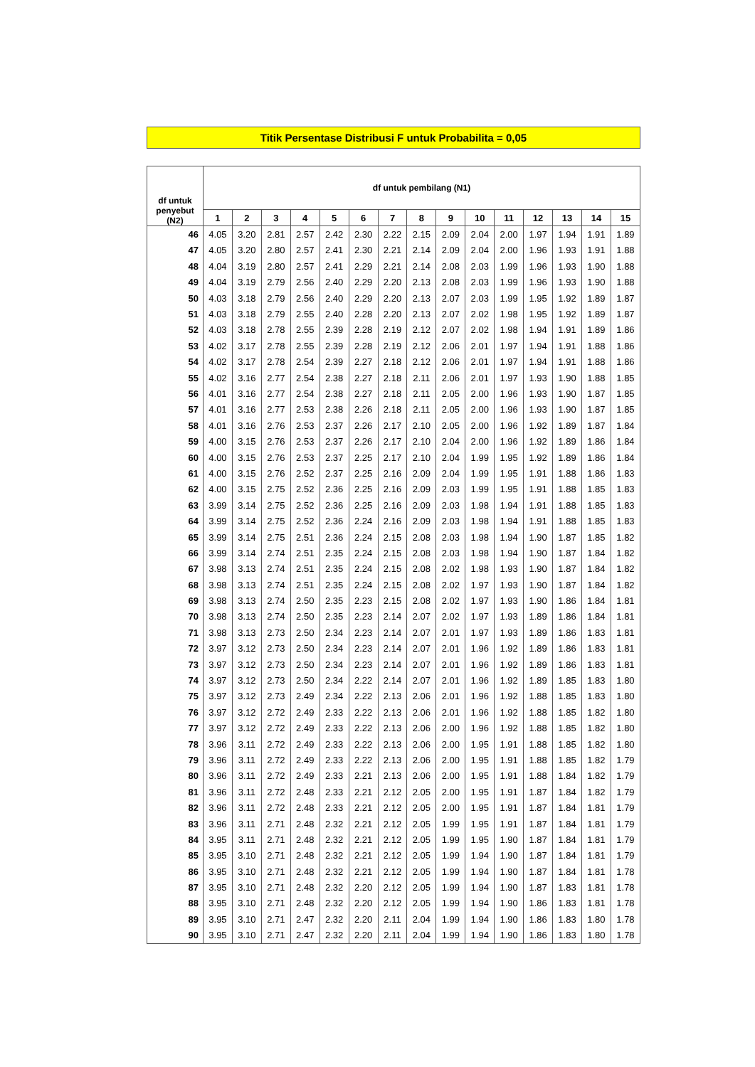Titik Persentase Distribusi F untuk Probabilita = 0,05
| df untuk penyebut (N2) | df untuk pembilang (N1) | | | | | | | | | | | | | | |
| --- | --- | --- | --- | --- | --- | --- | --- | --- | --- | --- | --- | --- | --- | --- | --- |
| | 1 | 2 | 3 | 4 | 5 | 6 | 7 | 8 | 9 | 10 | 11 | 12 | 13 | 14 | 15 |
| 46 | 4.05 | 3.20 | 2.81 | 2.57 | 2.42 | 2.30 | 2.22 | 2.15 | 2.09 | 2.04 | 2.00 | 1.97 | 1.94 | 1.91 | 1.89 |
| 47 | 4.05 | 3.20 | 2.80 | 2.57 | 2.41 | 2.30 | 2.21 | 2.14 | 2.09 | 2.04 | 2.00 | 1.96 | 1.93 | 1.91 | 1.88 |
| 48 | 4.04 | 3.19 | 2.80 | 2.57 | 2.41 | 2.29 | 2.21 | 2.14 | 2.08 | 2.03 | 1.99 | 1.96 | 1.93 | 1.90 | 1.88 |
| 49 | 4.04 | 3.19 | 2.79 | 2.56 | 2.40 | 2.29 | 2.20 | 2.13 | 2.08 | 2.03 | 1.99 | 1.96 | 1.93 | 1.90 | 1.88 |
| 50 | 4.03 | 3.18 | 2.79 | 2.56 | 2.40 | 2.29 | 2.20 | 2.13 | 2.07 | 2.03 | 1.99 | 1.95 | 1.92 | 1.89 | 1.87 |
| 51 | 4.03 | 3.18 | 2.79 | 2.55 | 2.40 | 2.28 | 2.20 | 2.13 | 2.07 | 2.02 | 1.98 | 1.95 | 1.92 | 1.89 | 1.87 |
| 52 | 4.03 | 3.18 | 2.78 | 2.55 | 2.39 | 2.28 | 2.19 | 2.12 | 2.07 | 2.02 | 1.98 | 1.94 | 1.91 | 1.89 | 1.86 |
| 53 | 4.02 | 3.17 | 2.78 | 2.55 | 2.39 | 2.28 | 2.19 | 2.12 | 2.06 | 2.01 | 1.97 | 1.94 | 1.91 | 1.88 | 1.86 |
| 54 | 4.02 | 3.17 | 2.78 | 2.54 | 2.39 | 2.27 | 2.18 | 2.12 | 2.06 | 2.01 | 1.97 | 1.94 | 1.91 | 1.88 | 1.86 |
| 55 | 4.02 | 3.16 | 2.77 | 2.54 | 2.38 | 2.27 | 2.18 | 2.11 | 2.06 | 2.01 | 1.97 | 1.93 | 1.90 | 1.88 | 1.85 |
| 56 | 4.01 | 3.16 | 2.77 | 2.54 | 2.38 | 2.27 | 2.18 | 2.11 | 2.05 | 2.00 | 1.96 | 1.93 | 1.90 | 1.87 | 1.85 |
| 57 | 4.01 | 3.16 | 2.77 | 2.53 | 2.38 | 2.26 | 2.18 | 2.11 | 2.05 | 2.00 | 1.96 | 1.93 | 1.90 | 1.87 | 1.85 |
| 58 | 4.01 | 3.16 | 2.76 | 2.53 | 2.37 | 2.26 | 2.17 | 2.10 | 2.05 | 2.00 | 1.96 | 1.92 | 1.89 | 1.87 | 1.84 |
| 59 | 4.00 | 3.15 | 2.76 | 2.53 | 2.37 | 2.26 | 2.17 | 2.10 | 2.04 | 2.00 | 1.96 | 1.92 | 1.89 | 1.86 | 1.84 |
| 60 | 4.00 | 3.15 | 2.76 | 2.53 | 2.37 | 2.25 | 2.17 | 2.10 | 2.04 | 1.99 | 1.95 | 1.92 | 1.89 | 1.86 | 1.84 |
| 61 | 4.00 | 3.15 | 2.76 | 2.52 | 2.37 | 2.25 | 2.16 | 2.09 | 2.04 | 1.99 | 1.95 | 1.91 | 1.88 | 1.86 | 1.83 |
| 62 | 4.00 | 3.15 | 2.75 | 2.52 | 2.36 | 2.25 | 2.16 | 2.09 | 2.03 | 1.99 | 1.95 | 1.91 | 1.88 | 1.85 | 1.83 |
| 63 | 3.99 | 3.14 | 2.75 | 2.52 | 2.36 | 2.25 | 2.16 | 2.09 | 2.03 | 1.98 | 1.94 | 1.91 | 1.88 | 1.85 | 1.83 |
| 64 | 3.99 | 3.14 | 2.75 | 2.52 | 2.36 | 2.24 | 2.16 | 2.09 | 2.03 | 1.98 | 1.94 | 1.91 | 1.88 | 1.85 | 1.83 |
| 65 | 3.99 | 3.14 | 2.75 | 2.51 | 2.36 | 2.24 | 2.15 | 2.08 | 2.03 | 1.98 | 1.94 | 1.90 | 1.87 | 1.85 | 1.82 |
| 66 | 3.99 | 3.14 | 2.74 | 2.51 | 2.35 | 2.24 | 2.15 | 2.08 | 2.03 | 1.98 | 1.94 | 1.90 | 1.87 | 1.84 | 1.82 |
| 67 | 3.98 | 3.13 | 2.74 | 2.51 | 2.35 | 2.24 | 2.15 | 2.08 | 2.02 | 1.98 | 1.93 | 1.90 | 1.87 | 1.84 | 1.82 |
| 68 | 3.98 | 3.13 | 2.74 | 2.51 | 2.35 | 2.24 | 2.15 | 2.08 | 2.02 | 1.97 | 1.93 | 1.90 | 1.87 | 1.84 | 1.82 |
| 69 | 3.98 | 3.13 | 2.74 | 2.50 | 2.35 | 2.23 | 2.15 | 2.08 | 2.02 | 1.97 | 1.93 | 1.90 | 1.86 | 1.84 | 1.81 |
| 70 | 3.98 | 3.13 | 2.74 | 2.50 | 2.35 | 2.23 | 2.14 | 2.07 | 2.02 | 1.97 | 1.93 | 1.89 | 1.86 | 1.84 | 1.81 |
| 71 | 3.98 | 3.13 | 2.73 | 2.50 | 2.34 | 2.23 | 2.14 | 2.07 | 2.01 | 1.97 | 1.93 | 1.89 | 1.86 | 1.83 | 1.81 |
| 72 | 3.97 | 3.12 | 2.73 | 2.50 | 2.34 | 2.23 | 2.14 | 2.07 | 2.01 | 1.96 | 1.92 | 1.89 | 1.86 | 1.83 | 1.81 |
| 73 | 3.97 | 3.12 | 2.73 | 2.50 | 2.34 | 2.23 | 2.14 | 2.07 | 2.01 | 1.96 | 1.92 | 1.89 | 1.86 | 1.83 | 1.81 |
| 74 | 3.97 | 3.12 | 2.73 | 2.50 | 2.34 | 2.22 | 2.14 | 2.07 | 2.01 | 1.96 | 1.92 | 1.89 | 1.85 | 1.83 | 1.80 |
| 75 | 3.97 | 3.12 | 2.73 | 2.49 | 2.34 | 2.22 | 2.13 | 2.06 | 2.01 | 1.96 | 1.92 | 1.88 | 1.85 | 1.83 | 1.80 |
| 76 | 3.97 | 3.12 | 2.72 | 2.49 | 2.33 | 2.22 | 2.13 | 2.06 | 2.01 | 1.96 | 1.92 | 1.88 | 1.85 | 1.82 | 1.80 |
| 77 | 3.97 | 3.12 | 2.72 | 2.49 | 2.33 | 2.22 | 2.13 | 2.06 | 2.00 | 1.96 | 1.92 | 1.88 | 1.85 | 1.82 | 1.80 |
| 78 | 3.96 | 3.11 | 2.72 | 2.49 | 2.33 | 2.22 | 2.13 | 2.06 | 2.00 | 1.95 | 1.91 | 1.88 | 1.85 | 1.82 | 1.80 |
| 79 | 3.96 | 3.11 | 2.72 | 2.49 | 2.33 | 2.22 | 2.13 | 2.06 | 2.00 | 1.95 | 1.91 | 1.88 | 1.85 | 1.82 | 1.79 |
| 80 | 3.96 | 3.11 | 2.72 | 2.49 | 2.33 | 2.21 | 2.13 | 2.06 | 2.00 | 1.95 | 1.91 | 1.88 | 1.84 | 1.82 | 1.79 |
| 81 | 3.96 | 3.11 | 2.72 | 2.48 | 2.33 | 2.21 | 2.12 | 2.05 | 2.00 | 1.95 | 1.91 | 1.87 | 1.84 | 1.82 | 1.79 |
| 82 | 3.96 | 3.11 | 2.72 | 2.48 | 2.33 | 2.21 | 2.12 | 2.05 | 2.00 | 1.95 | 1.91 | 1.87 | 1.84 | 1.81 | 1.79 |
| 83 | 3.96 | 3.11 | 2.71 | 2.48 | 2.32 | 2.21 | 2.12 | 2.05 | 1.99 | 1.95 | 1.91 | 1.87 | 1.84 | 1.81 | 1.79 |
| 84 | 3.95 | 3.11 | 2.71 | 2.48 | 2.32 | 2.21 | 2.12 | 2.05 | 1.99 | 1.95 | 1.90 | 1.87 | 1.84 | 1.81 | 1.79 |
| 85 | 3.95 | 3.10 | 2.71 | 2.48 | 2.32 | 2.21 | 2.12 | 2.05 | 1.99 | 1.94 | 1.90 | 1.87 | 1.84 | 1.81 | 1.79 |
| 86 | 3.95 | 3.10 | 2.71 | 2.48 | 2.32 | 2.21 | 2.12 | 2.05 | 1.99 | 1.94 | 1.90 | 1.87 | 1.84 | 1.81 | 1.78 |
| 87 | 3.95 | 3.10 | 2.71 | 2.48 | 2.32 | 2.20 | 2.12 | 2.05 | 1.99 | 1.94 | 1.90 | 1.87 | 1.83 | 1.81 | 1.78 |
| 88 | 3.95 | 3.10 | 2.71 | 2.48 | 2.32 | 2.20 | 2.12 | 2.05 | 1.99 | 1.94 | 1.90 | 1.86 | 1.83 | 1.81 | 1.78 |
| 89 | 3.95 | 3.10 | 2.71 | 2.47 | 2.32 | 2.20 | 2.11 | 2.04 | 1.99 | 1.94 | 1.90 | 1.86 | 1.83 | 1.80 | 1.78 |
| 90 | 3.95 | 3.10 | 2.71 | 2.47 | 2.32 | 2.20 | 2.11 | 2.04 | 1.99 | 1.94 | 1.90 | 1.86 | 1.83 | 1.80 | 1.78 |